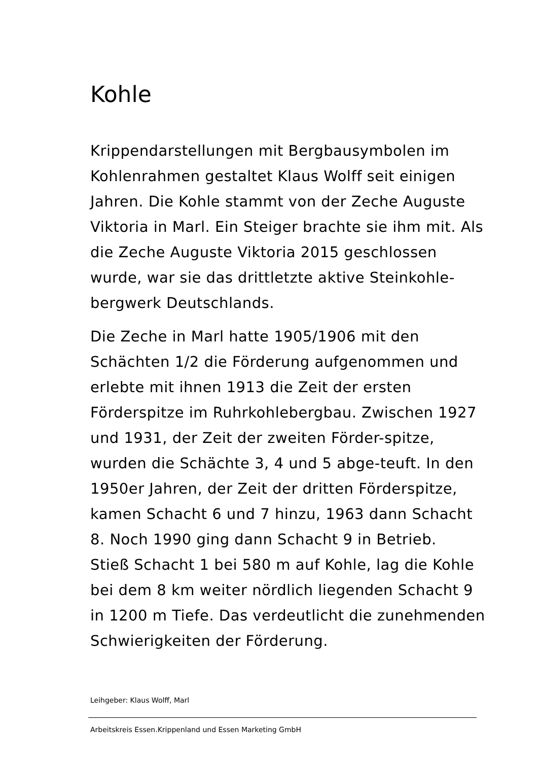Kohle
Krippendarstellungen mit Bergbausymbolen im Kohlenrahmen gestaltet Klaus Wolff seit einigen Jahren. Die Kohle stammt von der Zeche Auguste Viktoria in Marl. Ein Steiger brachte sie ihm mit. Als die Zeche Auguste Viktoria 2015 geschlossen wurde, war sie das drittletzte aktive Steinkohle-bergwerk Deutschlands.
Die Zeche in Marl hatte 1905/1906 mit den Schächten 1/2 die Förderung aufgenommen und erlebte mit ihnen 1913 die Zeit der ersten Förderspitze im Ruhrkohlebergbau. Zwischen 1927 und 1931, der Zeit der zweiten Förder-spitze, wurden die Schächte 3, 4 und 5 abge-teuft. In den 1950er Jahren, der Zeit der dritten Förderspitze, kamen Schacht 6 und 7 hinzu, 1963 dann Schacht 8. Noch 1990 ging dann Schacht 9 in Betrieb.
Stieß Schacht 1 bei 580 m auf Kohle, lag die Kohle bei dem 8 km weiter nördlich liegenden Schacht 9 in 1200 m Tiefe. Das verdeutlicht die zunehmenden Schwierigkeiten der Förderung.
Leihgeber: Klaus Wolff, Marl
Arbeitskreis Essen.Krippenland und Essen Marketing GmbH